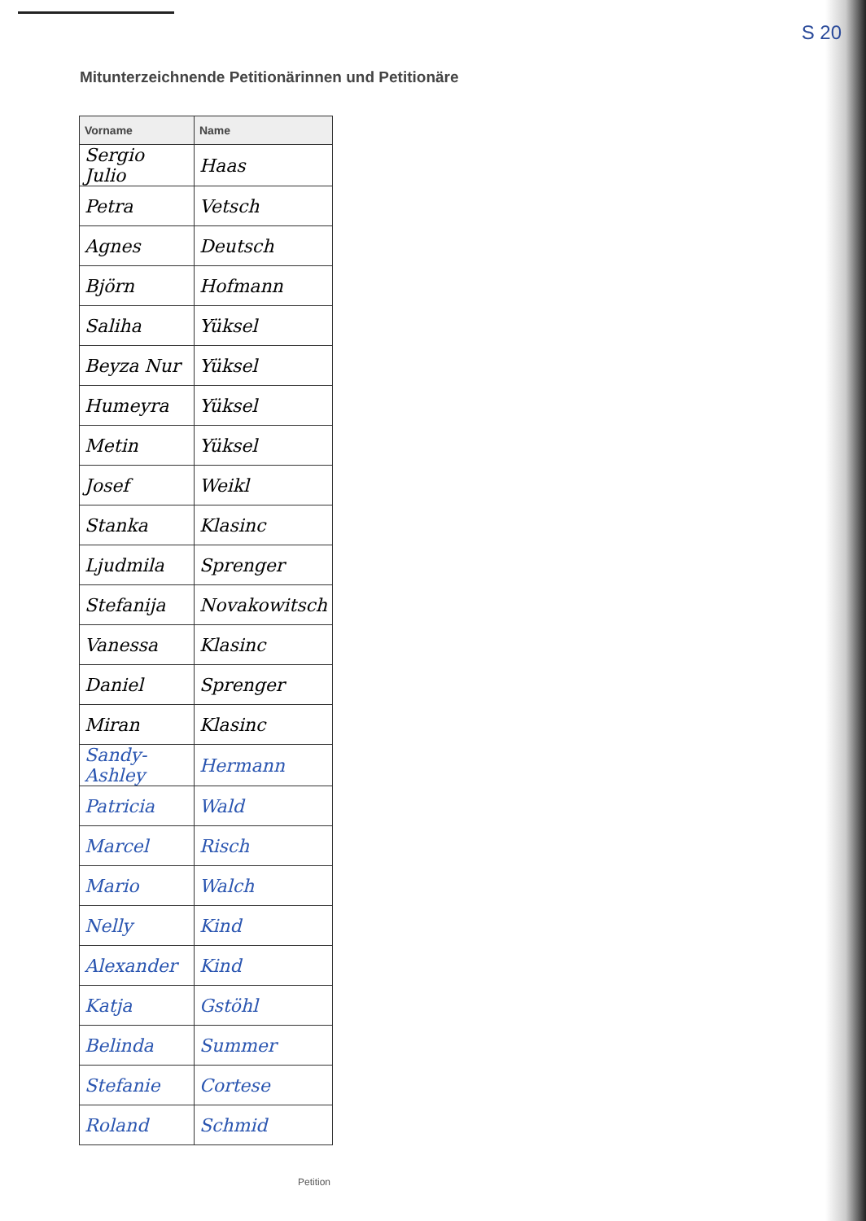S 20
Mitunterzeichnende Petitionärinnen und Petitionäre
| Vorname | Name |
| --- | --- |
| Sergio Julio | Haas |
| Petra | Vetsch |
| Agnes | Deutsch |
| Björn | Hofmann |
| Saliha | Yüksel |
| Beyza Nur | Yüksel |
| Humeyra | Yüksel |
| Metin | Yüksel |
| Josef | Weikl |
| Stanka | Klasinc |
| Ljudmila | Sprenger |
| Stefanija | Novakowitsch |
| Vanessa | Klasinc |
| Daniel | Sprenger |
| Miran | Klasinc |
| Sandy-Ashley | Hermann |
| Patricia | Wald |
| Marcel | Risch |
| Mario | Walch |
| Nelly | Kind |
| Alexander | Kind |
| Katja | Gstöhl |
| Belinda | Summer |
| Stefanie | Cortese |
| Roland | Schmid |
Petition